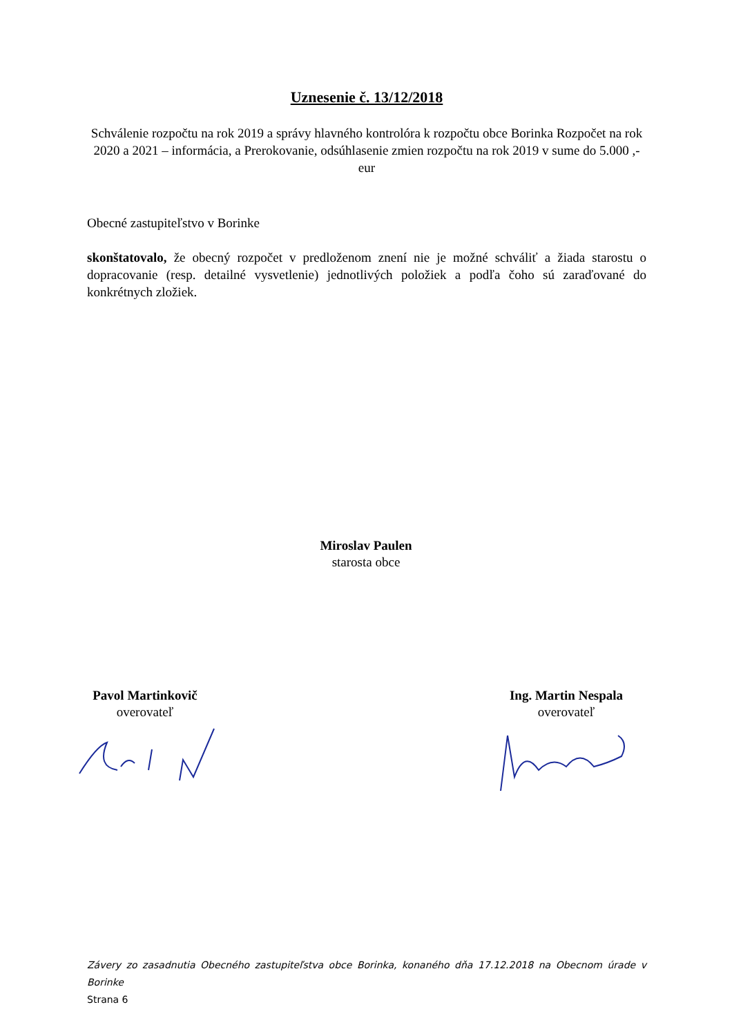Uznesenie č. 13/12/2018
Schválenie rozpočtu na rok 2019 a správy hlavného kontrolóra k rozpočtu obce Borinka Rozpočet na rok 2020 a 2021 – informácia, a Prerokovanie, odsúhlasenie zmien rozpočtu na rok 2019 v sume do 5.000 ,- eur
Obecné zastupiteľstvo v Borinke
skonštatovalo, že obecný rozpočet v predloženom znení nie je možné schváliť a žiada starostu o dopracovanie (resp. detailné vysvetlenie) jednotlivých položiek a podľa čoho sú zaraďované do konkrétnych zložiek.
Miroslav Paulen
starosta obce
Pavol Martinkovič
overovateľ
Ing. Martin Nespala
overovateľ
Závery zo zasadnutia Obecného zastupiteľstva obce Borinka, konaného dňa 17.12.2018 na Obecnom úrade v Borinke
Strana 6